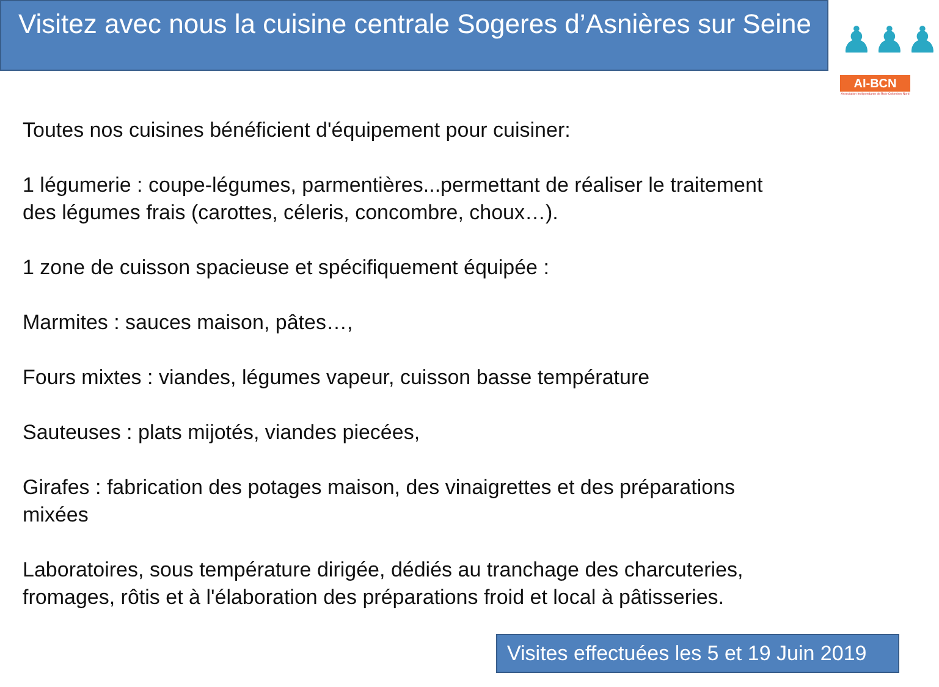Visitez avec nous la cuisine centrale Sogeres d’Asnières sur Seine
♟♟♟
AI-BCN
Association Indépendante de Bois-Colombes Nord
Toutes nos cuisines bénéficient d'équipement pour cuisiner:
1 légumerie : coupe-légumes, parmentières...permettant de réaliser le traitement des légumes frais (carottes, céleris, concombre, choux…).
1 zone de cuisson spacieuse et spécifiquement équipée :
Marmites : sauces maison, pâtes…,
Fours mixtes : viandes, légumes vapeur, cuisson basse température
Sauteuses : plats mijotés, viandes piecées,
Girafes : fabrication des potages maison, des vinaigrettes et des préparations mixées
Laboratoires, sous température dirigée, dédiés au tranchage des charcuteries, fromages, rôtis et à l'élaboration des préparations froid et local à pâtisseries.
Visites effectuées les 5 et 19 Juin 2019